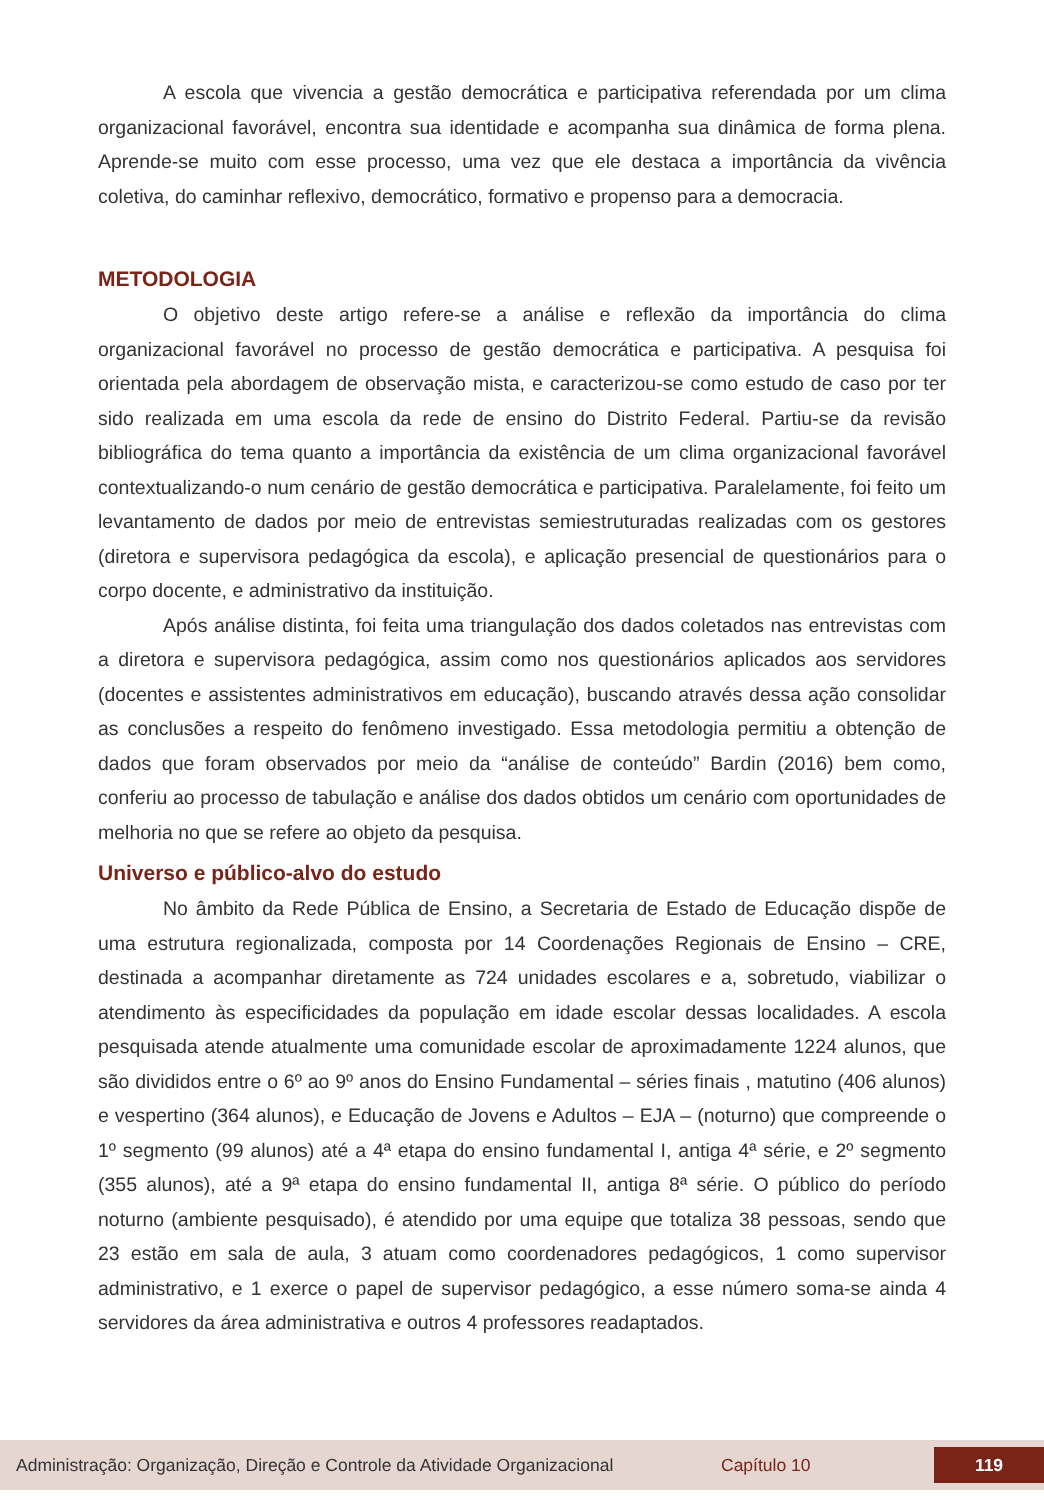A escola que vivencia a gestão democrática e participativa referendada por um clima organizacional favorável, encontra sua identidade e acompanha sua dinâmica de forma plena. Aprende-se muito com esse processo, uma vez que ele destaca a importância da vivência coletiva, do caminhar reflexivo, democrático, formativo e propenso para a democracia.
METODOLOGIA
O objetivo deste artigo refere-se a análise e reflexão da importância do clima organizacional favorável no processo de gestão democrática e participativa. A pesquisa foi orientada pela abordagem de observação mista, e caracterizou-se como estudo de caso por ter sido realizada em uma escola da rede de ensino do Distrito Federal. Partiu-se da revisão bibliográfica do tema quanto a importância da existência de um clima organizacional favorável contextualizando-o num cenário de gestão democrática e participativa. Paralelamente, foi feito um levantamento de dados por meio de entrevistas semiestruturadas realizadas com os gestores (diretora e supervisora pedagógica da escola), e aplicação presencial de questionários para o corpo docente, e administrativo da instituição.
Após análise distinta, foi feita uma triangulação dos dados coletados nas entrevistas com a diretora e supervisora pedagógica, assim como nos questionários aplicados aos servidores (docentes e assistentes administrativos em educação), buscando através dessa ação consolidar as conclusões a respeito do fenômeno investigado. Essa metodologia permitiu a obtenção de dados que foram observados por meio da “análise de conteúdo” Bardin (2016) bem como, conferiu ao processo de tabulação e análise dos dados obtidos um cenário com oportunidades de melhoria no que se refere ao objeto da pesquisa.
Universo e público-alvo do estudo
No âmbito da Rede Pública de Ensino, a Secretaria de Estado de Educação dispõe de uma estrutura regionalizada, composta por 14 Coordenações Regionais de Ensino – CRE, destinada a acompanhar diretamente as 724 unidades escolares e a, sobretudo, viabilizar o atendimento às especificidades da população em idade escolar dessas localidades. A escola pesquisada atende atualmente uma comunidade escolar de aproximadamente 1224 alunos, que são divididos entre o 6º ao 9º anos do Ensino Fundamental – séries finais , matutino (406 alunos) e vespertino (364 alunos), e Educação de Jovens e Adultos – EJA – (noturno) que compreende o 1º segmento (99 alunos) até a 4ª etapa do ensino fundamental I, antiga 4ª série, e 2º segmento (355 alunos), até a 9ª etapa do ensino fundamental II, antiga 8ª série. O público do período noturno (ambiente pesquisado), é atendido por uma equipe que totaliza 38 pessoas, sendo que 23 estão em sala de aula, 3 atuam como coordenadores pedagógicos, 1 como supervisor administrativo, e 1 exerce o papel de supervisor pedagógico, a esse número soma-se ainda 4 servidores da área administrativa e outros 4 professores readaptados.
Administração: Organização, Direção e Controle da Atividade Organizacional Capítulo 10 119